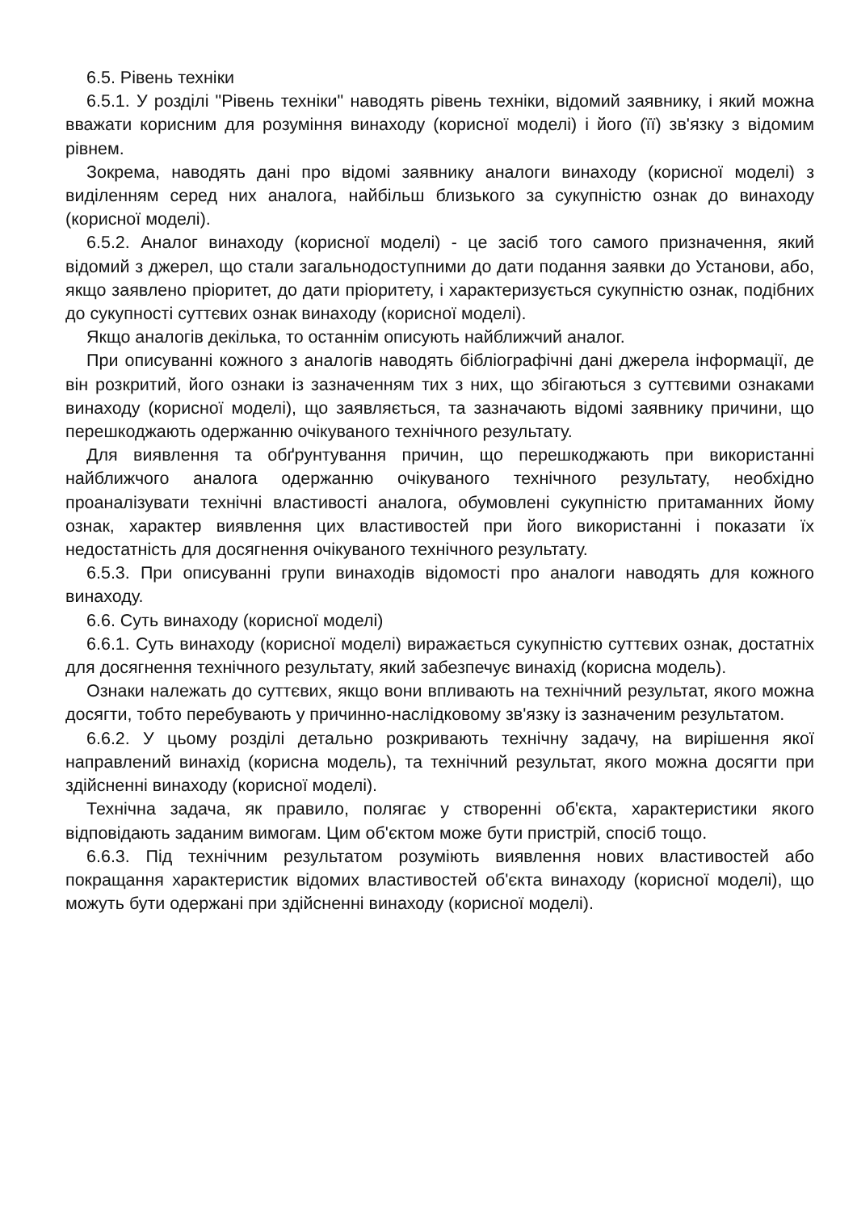6.5. Рівень техніки
6.5.1. У розділі "Рівень техніки" наводять рівень техніки, відомий заявнику, і який можна вважати корисним для розуміння винаходу (корисної моделі) і його (її) зв'язку з відомим рівнем.
Зокрема, наводять дані про відомі заявнику аналоги винаходу (корисної моделі) з виділенням серед них аналога, найбільш близького за сукупністю ознак до винаходу (корисної моделі).
6.5.2. Аналог винаходу (корисної моделі) - це засіб того самого призначення, який відомий з джерел, що стали загальнодоступними до дати подання заявки до Установи, або, якщо заявлено пріоритет, до дати пріоритету, і характеризується сукупністю ознак, подібних до сукупності суттєвих ознак винаходу (корисної моделі).
Якщо аналогів декілька, то останнім описують найближчий аналог.
При описуванні кожного з аналогів наводять бібліографічні дані джерела інформації, де він розкритий, його ознаки із зазначенням тих з них, що збігаються з суттєвими ознаками винаходу (корисної моделі), що заявляється, та зазначають відомі заявнику причини, що перешкоджають одержанню очікуваного технічного результату.
Для виявлення та обґрунтування причин, що перешкоджають при використанні найближчого аналога одержанню очікуваного технічного результату, необхідно проаналізувати технічні властивості аналога, обумовлені сукупністю притаманних йому ознак, характер виявлення цих властивостей при його використанні і показати їх недостатність для досягнення очікуваного технічного результату.
6.5.3. При описуванні групи винаходів відомості про аналоги наводять для кожного винаходу.
6.6. Суть винаходу (корисної моделі)
6.6.1. Суть винаходу (корисної моделі) виражається сукупністю суттєвих ознак, достатніх для досягнення технічного результату, який забезпечує винахід (корисна модель).
Ознаки належать до суттєвих, якщо вони впливають на технічний результат, якого можна досягти, тобто перебувають у причинно-наслідковому зв'язку із зазначеним результатом.
6.6.2. У цьому розділі детально розкривають технічну задачу, на вирішення якої направлений винахід (корисна модель), та технічний результат, якого можна досягти при здійсненні винаходу (корисної моделі).
Технічна задача, як правило, полягає у створенні об'єкта, характеристики якого відповідають заданим вимогам. Цим об'єктом може бути пристрій, спосіб тощо.
6.6.3. Під технічним результатом розуміють виявлення нових властивостей або покращання характеристик відомих властивостей об'єкта винаходу (корисної моделі), що можуть бути одержані при здійсненні винаходу (корисної моделі).